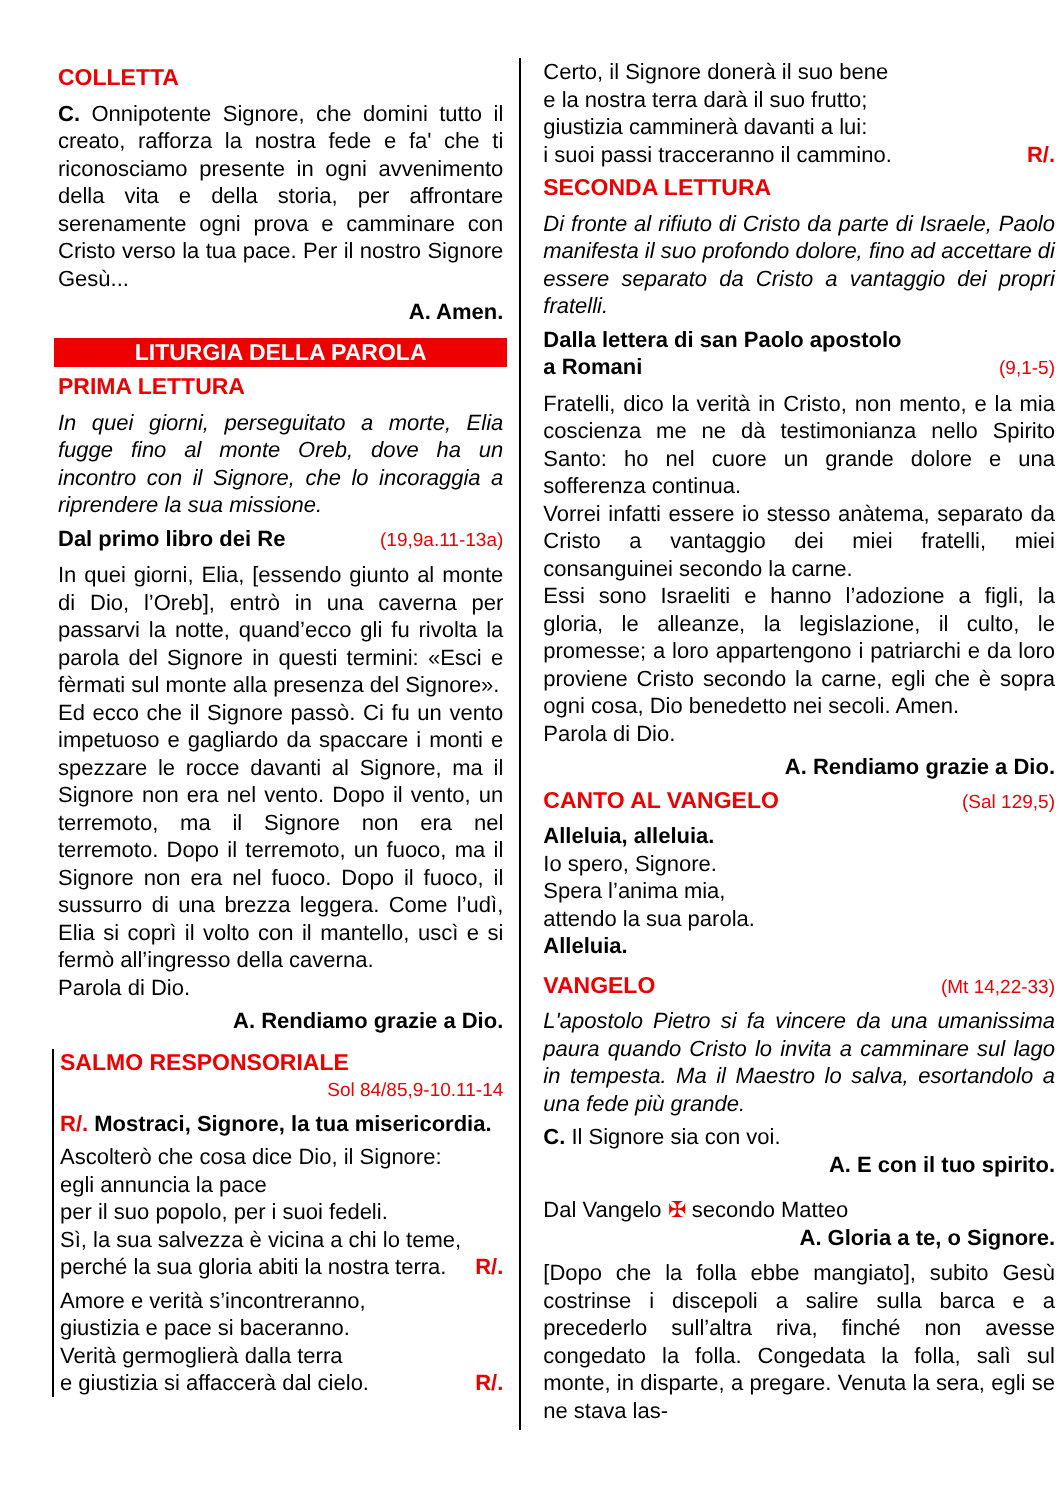COLLETTA
C. Onnipotente Signore, che domini tutto il creato, rafforza la nostra fede e fa' che ti riconosciamo presente in ogni avvenimento della vita e della storia, per affrontare serenamente ogni prova e camminare con Cristo verso la tua pace. Per il nostro Signore Gesù...
A. Amen.
LITURGIA DELLA PAROLA
PRIMA LETTURA
In quei giorni, perseguitato a morte, Elia fugge fino al monte Oreb, dove ha un incontro con il Signore, che lo incoraggia a riprendere la sua missione.
Dal primo libro dei Re (19,9a.11-13a)
In quei giorni, Elia, [essendo giunto al monte di Dio, l’Oreb], entrò in una caverna per passarvi la notte, quand’ecco gli fu rivolta la parola del Signore in questi termini: «Esci e fèrmati sul monte alla presenza del Signore».
Ed ecco che il Signore passò. Ci fu un vento impetuoso e gagliardo da spaccare i monti e spezzare le rocce davanti al Signore, ma il Signore non era nel vento. Dopo il vento, un terremoto, ma il Signore non era nel terremoto. Dopo il terremoto, un fuoco, ma il Signore non era nel fuoco. Dopo il fuoco, il sussurro di una brezza leggera. Come l’udì, Elia si coprì il volto con il mantello, uscì e si fermò all’ingresso della caverna.
Parola di Dio.
A. Rendiamo grazie a Dio.
SALMO RESPONSORIALE
Sol 84/85,9-10.11-14
R/. Mostraci, Signore, la tua misericordia.
Ascolterò che cosa dice Dio, il Signore:
egli annuncia la pace
per il suo popolo, per i suoi fedeli.
Sì, la sua salvezza è vicina a chi lo teme,
perché la sua gloria abiti la nostra terra. R/.
Amore e verità s’incontreranno,
giustizia e pace si baceranno.
Verità germoglierà dalla terra
e giustizia si affaccerà dal cielo. R/.
Certo, il Signore donerà il suo bene
e la nostra terra darà il suo frutto;
giustizia camminerà davanti a lui:
i suoi passi tracceranno il cammino. R/.
SECONDA LETTURA
Di fronte al rifiuto di Cristo da parte di Israele, Paolo manifesta il suo profondo dolore, fino ad accettare di essere separato da Cristo a vantaggio dei propri fratelli.
Dalla lettera di san Paolo apostolo
a Romani (9,1-5)
Fratelli, dico la verità in Cristo, non mento, e la mia coscienza me ne dà testimonianza nello Spirito Santo: ho nel cuore un grande dolore e una sofferenza continua.
Vorrei infatti essere io stesso anàtema, separato da Cristo a vantaggio dei miei fratelli, miei consanguinei secondo la carne.
Essi sono Israeliti e hanno l’adozione a figli, la gloria, le alleanze, la legislazione, il culto, le promesse; a loro appartengono i patriarchi e da loro proviene Cristo secondo la carne, egli che è sopra ogni cosa, Dio benedetto nei secoli. Amen.
Parola di Dio.
A. Rendiamo grazie a Dio.
CANTO AL VANGELO
(Sal 129,5)
Alleluia, alleluia.
Io spero, Signore.
Spera l’anima mia,
attendo la sua parola.
Alleluia.
VANGELO
(Mt 14,22-33)
L'apostolo Pietro si fa vincere da una umanissima paura quando Cristo lo invita a camminare sul lago in tempesta. Ma il Maestro lo salva, esortandolo a una fede più grande.
C. Il Signore sia con voi.
A. E con il tuo spirito.
Dal Vangelo ✠ secondo Matteo
A. Gloria a te, o Signore.
[Dopo che la folla ebbe mangiato], subito Gesù costrinse i discepoli a salire sulla barca e a precederlo sull’altra riva, finché non avesse congedato la folla. Congedata la folla, salì sul monte, in disparte, a pregare. Venuta la sera, egli se ne stava las-